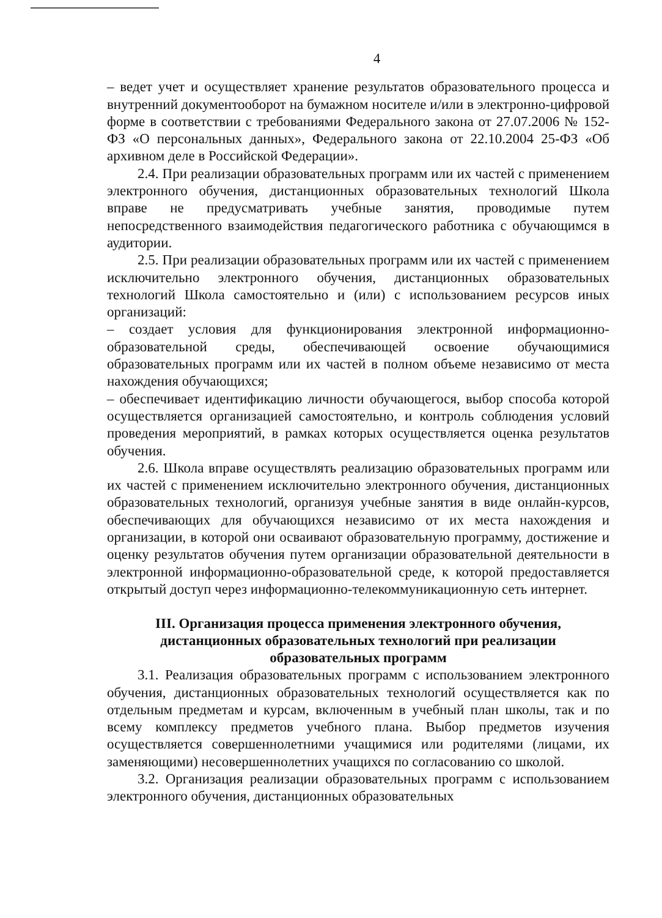4
– ведет учет и осуществляет хранение результатов образовательного процесса и внутренний документооборот на бумажном носителе и/или в электронно-цифровой форме в соответствии с требованиями Федерального закона от 27.07.2006 № 152-ФЗ «О персональных данных», Федерального закона от 22.10.2004 25-ФЗ «Об архивном деле в Российской Федерации».
2.4. При реализации образовательных программ или их частей с применением электронного обучения, дистанционных образовательных технологий Школа вправе не предусматривать учебные занятия, проводимые путем непосредственного взаимодействия педагогического работника с обучающимся в аудитории.
2.5. При реализации образовательных программ или их частей с применением исключительно электронного обучения, дистанционных образовательных технологий Школа самостоятельно и (или) с использованием ресурсов иных организаций:
– создает условия для функционирования электронной информационно-образовательной среды, обеспечивающей освоение обучающимися образовательных программ или их частей в полном объеме независимо от места нахождения обучающихся;
– обеспечивает идентификацию личности обучающегося, выбор способа которой осуществляется организацией самостоятельно, и контроль соблюдения условий проведения мероприятий, в рамках которых осуществляется оценка результатов обучения.
2.6. Школа вправе осуществлять реализацию образовательных программ или их частей с применением исключительно электронного обучения, дистанционных образовательных технологий, организуя учебные занятия в виде онлайн-курсов, обеспечивающих для обучающихся независимо от их места нахождения и организации, в которой они осваивают образовательную программу, достижение и оценку результатов обучения путем организации образовательной деятельности в электронной информационно-образовательной среде, к которой предоставляется открытый доступ через информационно-телекоммуникационную сеть интернет.
III. Организация процесса применения электронного обучения,
дистанционных образовательных технологий при реализации
образовательных программ
3.1. Реализация образовательных программ с использованием электронного обучения, дистанционных образовательных технологий осуществляется как по отдельным предметам и курсам, включенным в учебный план школы, так и по всему комплексу предметов учебного плана. Выбор предметов изучения осуществляется совершеннолетними учащимися или родителями (лицами, их заменяющими) несовершеннолетних учащихся по согласованию со школой.
3.2. Организация реализации образовательных программ с использованием электронного обучения, дистанционных образовательных